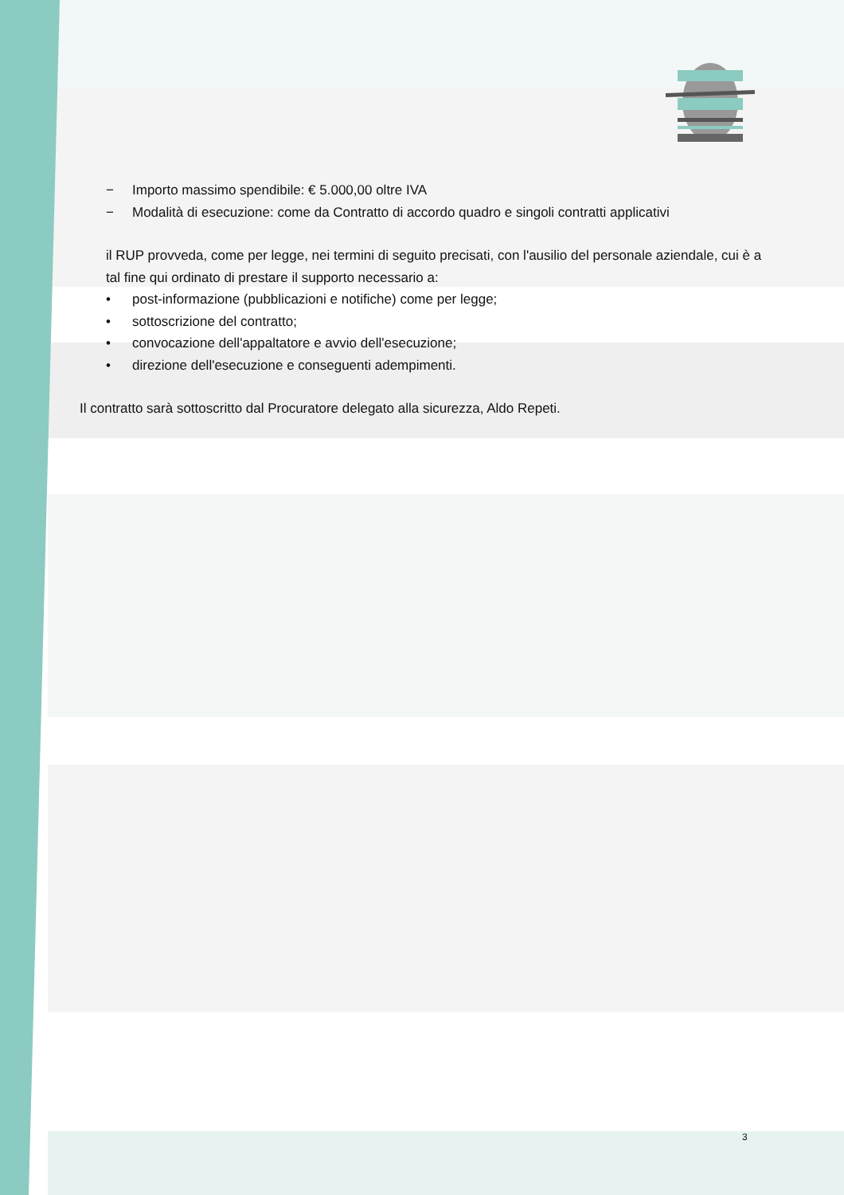− Importo massimo spendibile: € 5.000,00 oltre IVA
− Modalità di esecuzione: come da Contratto di accordo quadro e singoli contratti applicativi
il RUP provveda, come per legge, nei termini di seguito precisati, con l'ausilio del personale aziendale, cui è a tal fine qui ordinato di prestare il supporto necessario a:
• post-informazione (pubblicazioni e notifiche) come per legge;
• sottoscrizione del contratto;
• convocazione dell'appaltatore e avvio dell'esecuzione;
• direzione dell'esecuzione e conseguenti adempimenti.
Il contratto sarà sottoscritto dal Procuratore delegato alla sicurezza, Aldo Repeti.
3